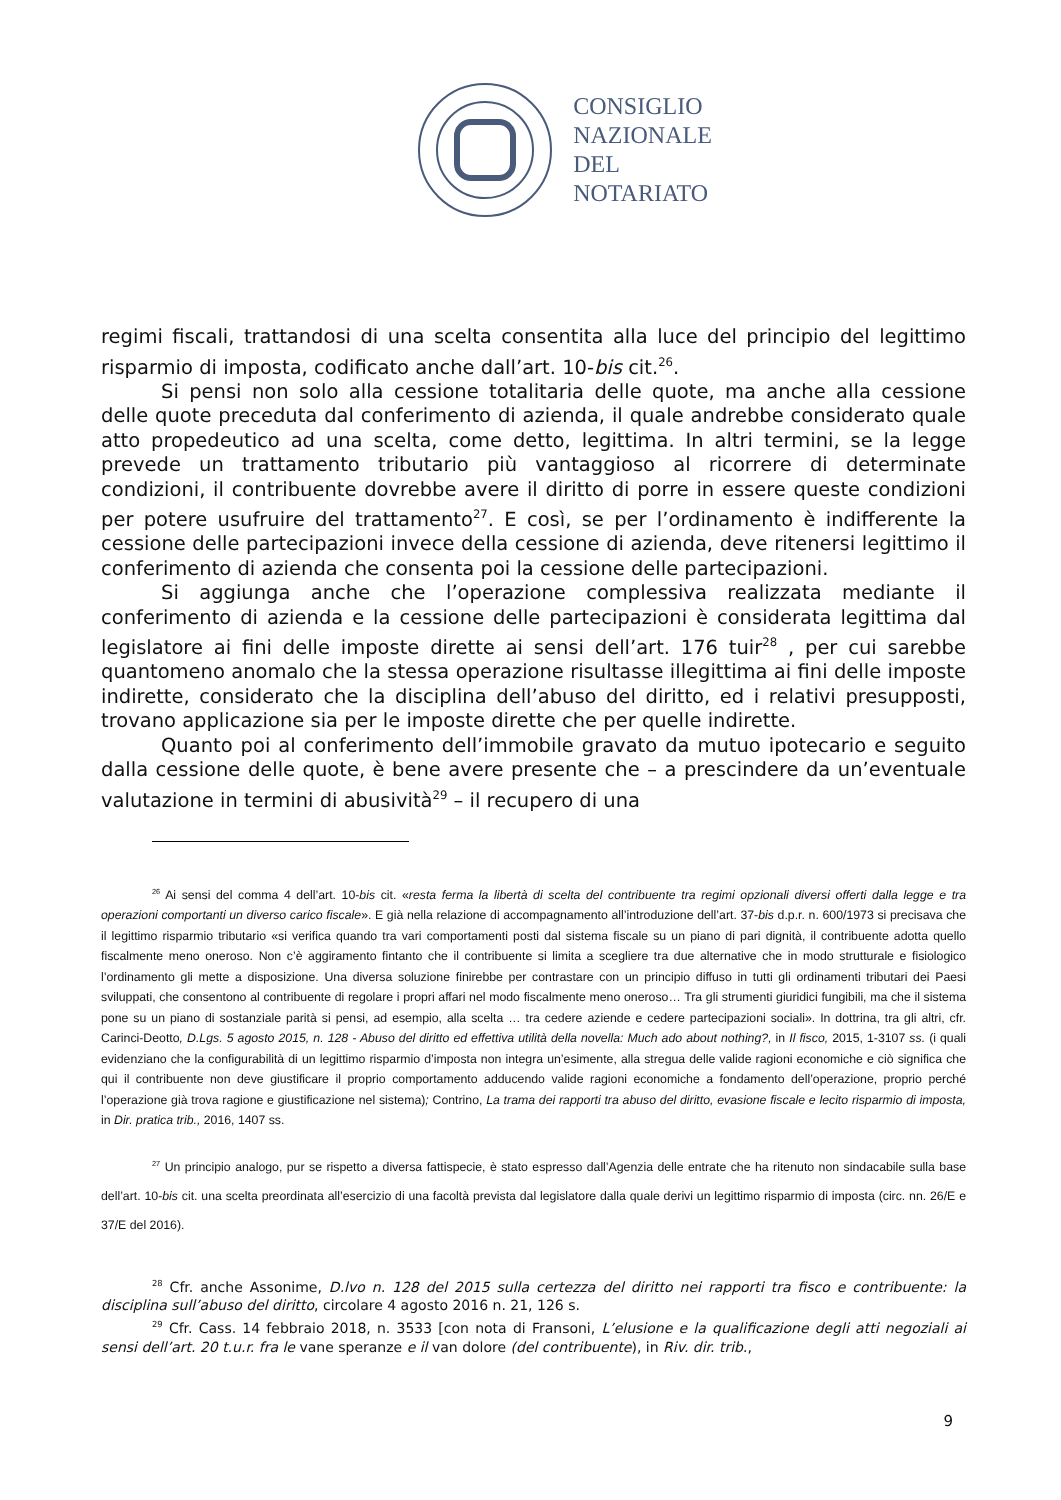CONSIGLIO
NAZIONALE
DEL
NOTARIATO
regimi fiscali, trattandosi di una scelta consentita alla luce del principio del legittimo risparmio di imposta, codificato anche dall’art. 10-bis cit.<sup>26</sup>.
Si pensi non solo alla cessione totalitaria delle quote, ma anche alla cessione delle quote preceduta dal conferimento di azienda, il quale andrebbe considerato quale atto propedeutico ad una scelta, come detto, legittima. In altri termini, se la legge prevede un trattamento tributario più vantaggioso al ricorrere di determinate condizioni, il contribuente dovrebbe avere il diritto di porre in essere queste condizioni per potere usufruire del trattamento<sup>27</sup>. E così, se per l’ordinamento è indifferente la cessione delle partecipazioni invece della cessione di azienda, deve ritenersi legittimo il conferimento di azienda che consenta poi la cessione delle partecipazioni.
Si aggiunga anche che l’operazione complessiva realizzata mediante il conferimento di azienda e la cessione delle partecipazioni è considerata legittima dal legislatore ai fini delle imposte dirette ai sensi dell’art. 176 tuir<sup>28</sup> , per cui sarebbe quantomeno anomalo che la stessa operazione risultasse illegittima ai fini delle imposte indirette, considerato che la disciplina dell’abuso del diritto, ed i relativi presupposti, trovano applicazione sia per le imposte dirette che per quelle indirette.
Quanto poi al conferimento dell’immobile gravato da mutuo ipotecario e seguito dalla cessione delle quote, è bene avere presente che – a prescindere da un’eventuale valutazione in termini di abusività<sup>29</sup> – il recupero di una
<sup>26</sup> Ai sensi del comma 4 dell’art. 10-bis cit. «resta ferma la libertà di scelta del contribuente tra regimi opzionali diversi offerti dalla legge e tra operazioni comportanti un diverso carico fiscale». E già nella relazione di accompagnamento all’introduzione dell’art. 37-bis d.p.r. n. 600/1973 si precisava che il legittimo risparmio tributario «si verifica quando tra vari comportamenti posti dal sistema fiscale su un piano di pari dignità, il contribuente adotta quello fiscalmente meno oneroso. Non c’è aggiramento fintanto che il contribuente si limita a scegliere tra due alternative che in modo strutturale e fisiologico l’ordinamento gli mette a disposizione. Una diversa soluzione finirebbe per contrastare con un principio diffuso in tutti gli ordinamenti tributari dei Paesi sviluppati, che consentono al contribuente di regolare i propri affari nel modo fiscalmente meno oneroso… Tra gli strumenti giuridici fungibili, ma che il sistema pone su un piano di sostanziale parità si pensi, ad esempio, alla scelta … tra cedere aziende e cedere partecipazioni sociali». In dottrina, tra gli altri, cfr. Carinci-Deotto, D.Lgs. 5 agosto 2015, n. 128 - Abuso del diritto ed effettiva utilità della novella: Much ado about nothing?, in Il fisco, 2015, 1-3107 ss. (i quali evidenziano che la configurabilità di un legittimo risparmio d’imposta non integra un’esimente, alla stregua delle valide ragioni economiche e ciò significa che qui il contribuente non deve giustificare il proprio comportamento adducendo valide ragioni economiche a fondamento dell’operazione, proprio perché l’operazione già trova ragione e giustificazione nel sistema); Contrino, La trama dei rapporti tra abuso del diritto, evasione fiscale e lecito risparmio di imposta, in Dir. pratica trib., 2016, 1407 ss.
<sup>27</sup> Un principio analogo, pur se rispetto a diversa fattispecie, è stato espresso dall’Agenzia delle entrate che ha ritenuto non sindacabile sulla base dell’art. 10-bis cit. una scelta preordinata all’esercizio di una facoltà prevista dal legislatore dalla quale derivi un legittimo risparmio di imposta (circ. nn. 26/E e 37/E del 2016).
<sup>28</sup> Cfr. anche Assonime, D.lvo n. 128 del 2015 sulla certezza del diritto nei rapporti tra fisco e contribuente: la disciplina sull’abuso del diritto, circolare 4 agosto 2016 n. 21, 126 s.
<sup>29</sup> Cfr. Cass. 14 febbraio 2018, n. 3533 [con nota di Fransoni, L’elusione e la qualificazione degli atti negoziali ai sensi dell’art. 20 t.u.r. fra le vane speranze e il van dolore (del contribuente), in Riv. dir. trib.,
9